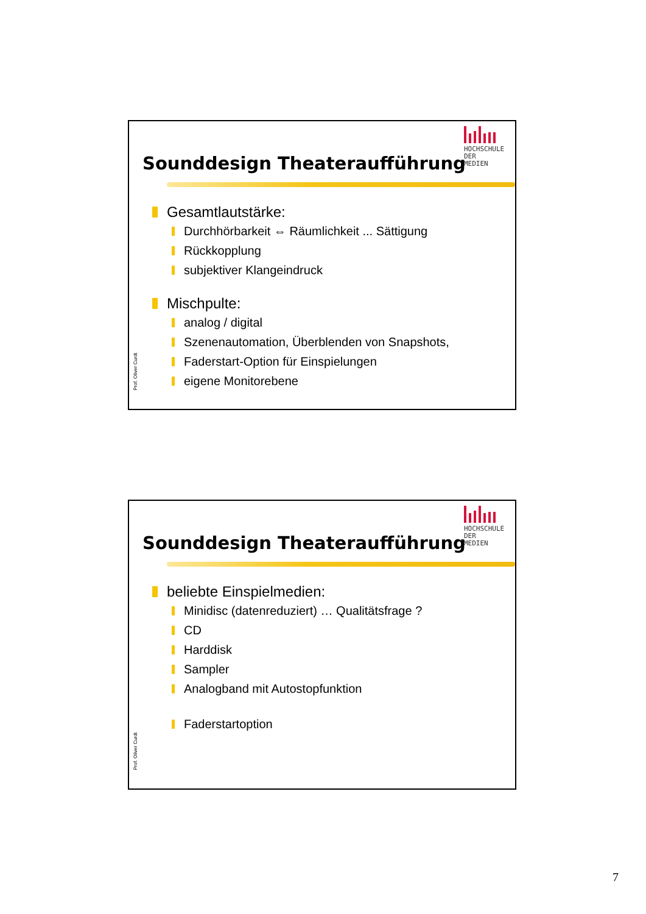HOCHSCHULE DER MEDIEN
Sounddesign Theateraufführung
Gesamtlautstärke:
Durchhörbarkeit ⇔ Räumlichkeit ... Sättigung
Rückkopplung
subjektiver Klangeindruck
Mischpulte:
analog / digital
Szenenautomation, Überblenden von Snapshots,
Faderstart-Option für Einspielungen
eigene Monitorebene
Prof. Oliver Curdt
HOCHSCHULE DER MEDIEN
Sounddesign Theateraufführung
beliebte Einspielmedien:
Minidisc (datenreduziert) … Qualitätsfrage ?
CD
Harddisk
Sampler
Analogband mit Autostopfunktion
Faderstartoption
Prof. Oliver Curdt
7